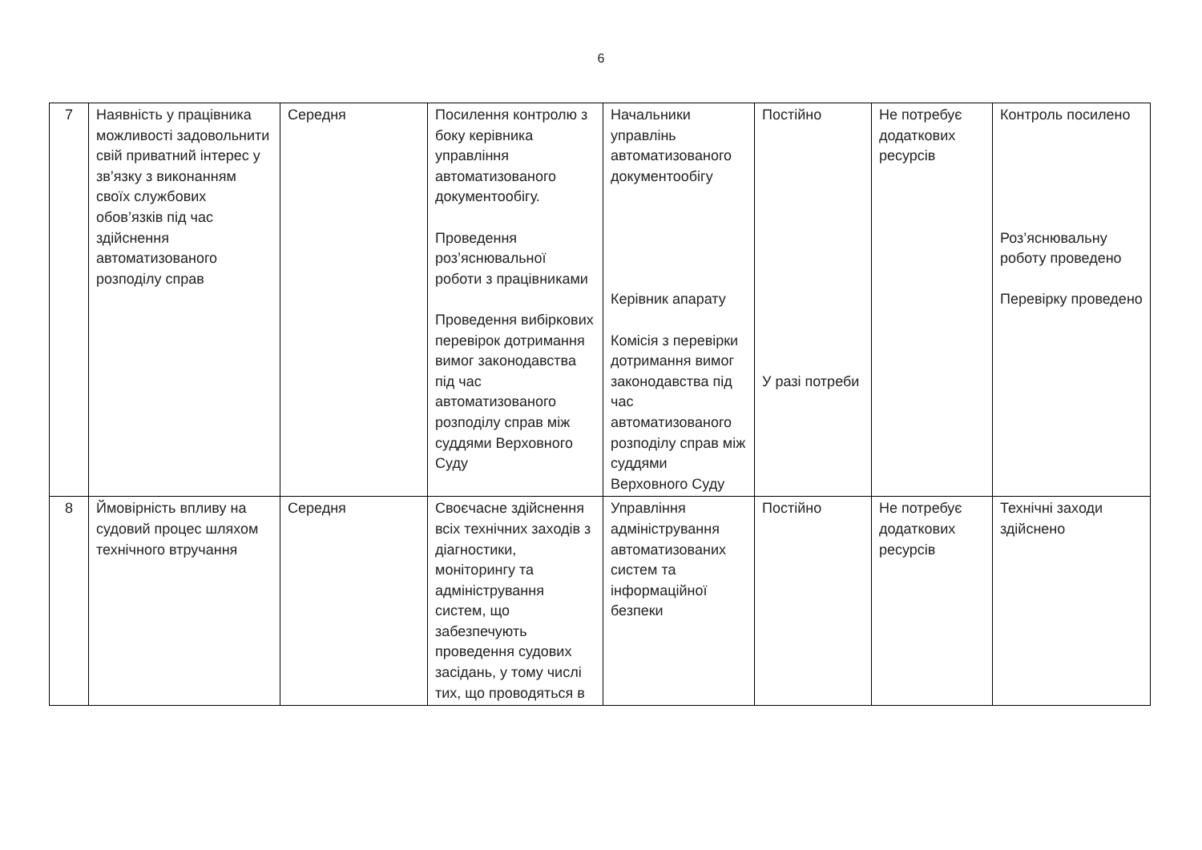6
| 7 | Наявність у працівника можливості задовольнити свій приватний інтерес у зв’язку з виконанням своїх службових обов’язків під час здійснення автоматизованого розподілу справ | Середня | Посилення контролю з боку керівника управління автоматизованого документообігу. Проведення роз’яснювальної роботи з працівниками Проведення вибіркових перевірок дотримання вимог законодавства під час автоматизованого розподілу справ між суддями Верховного Суду | Начальники управлінь автоматизованого документообігу Керівник апарату Комісія з перевірки дотримання вимог законодавства під час автоматизованого розподілу справ між суддями Верховного Суду | Постійно У разі потреби | Не потребує додаткових ресурсів | Контроль посилено Роз’яснювальну роботу проведено Перевірку проведено |
| 8 | Ймовірність впливу на судовий процес шляхом технічного втручання | Середня | Своєчасне здійснення всіх технічних заходів з діагностики, моніторингу та адміністрування систем, що забезпечують проведення судових засідань, у тому числі тих, що проводяться в | Управління адміністрування автоматизованих систем та інформаційної безпеки | Постійно | Не потребує додаткових ресурсів | Технічні заходи здійснено |